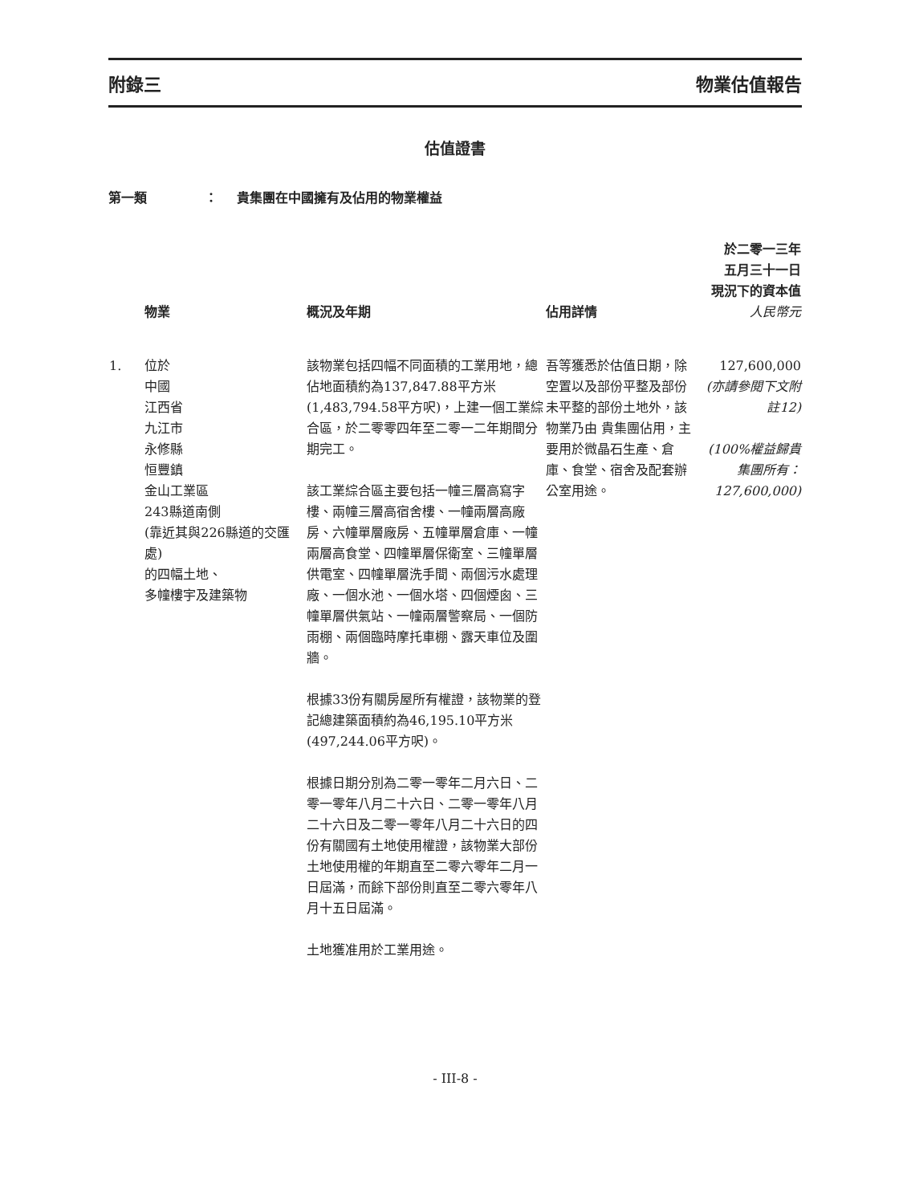附錄三 物業估值報告
估值證書
第一類 ： 貴集團在中國擁有及佔用的物業權益
| | 物業 | 概況及年期 | 佔用詳情 | 於二零一三年 五月三十一日 現況下的資本值 人民幣元 |
| --- | --- | --- | --- | --- |
| 1. | 位於 中國 江西省 九江市 永修縣 恒豐鎮 金山工業區 243縣道南側 (靠近其與226縣道的交匯處) 的四幅土地、 多幢樓宇及建築物 | 該物業包括四幅不同面積的工業用地，總佔地面積約為137,847.88平方米(1,483,794.58平方呎)，上建一個工業綜合區，於二零零四年至二零一二年期間分期完工。 該工業綜合區主要包括一幢三層高寫字樓、兩幢三層高宿舍樓、一幢兩層高廠房、六幢單層廠房、五幢單層倉庫、一幢兩層高食堂、四幢單層保衛室、三幢單層供電室、四幢單層洗手間、兩個污水處理廠、一個水池、一個水塔、四個煙囪、三幢單層供氣站、一幢兩層警察局、一個防雨棚、兩個臨時摩托車棚、露天車位及圍牆。 根據33份有關房屋所有權證，該物業的登記總建築面積約為46,195.10平方米(497,244.06平方呎)。 根據日期分別為二零一零年二月六日、二零一零年八月二十六日、二零一零年八月二十六日及二零一零年八月二十六日的四份有關國有土地使用權證，該物業大部份土地使用權的年期直至二零六零年二月一日屆滿，而餘下部份則直至二零六零年八月十五日屆滿。 土地獲准用於工業用途。 | 吾等獲悉於估值日期，除空置以及部份平整及部份未平整的部份土地外，該物業乃由 貴集團佔用，主要用於微晶石生產、倉庫、食堂、宿舍及配套辦公室用途。 | 127,600,000 (亦請參閱下文附註12) (100%權益歸貴集團所有：127,600,000) |
- III-8 -